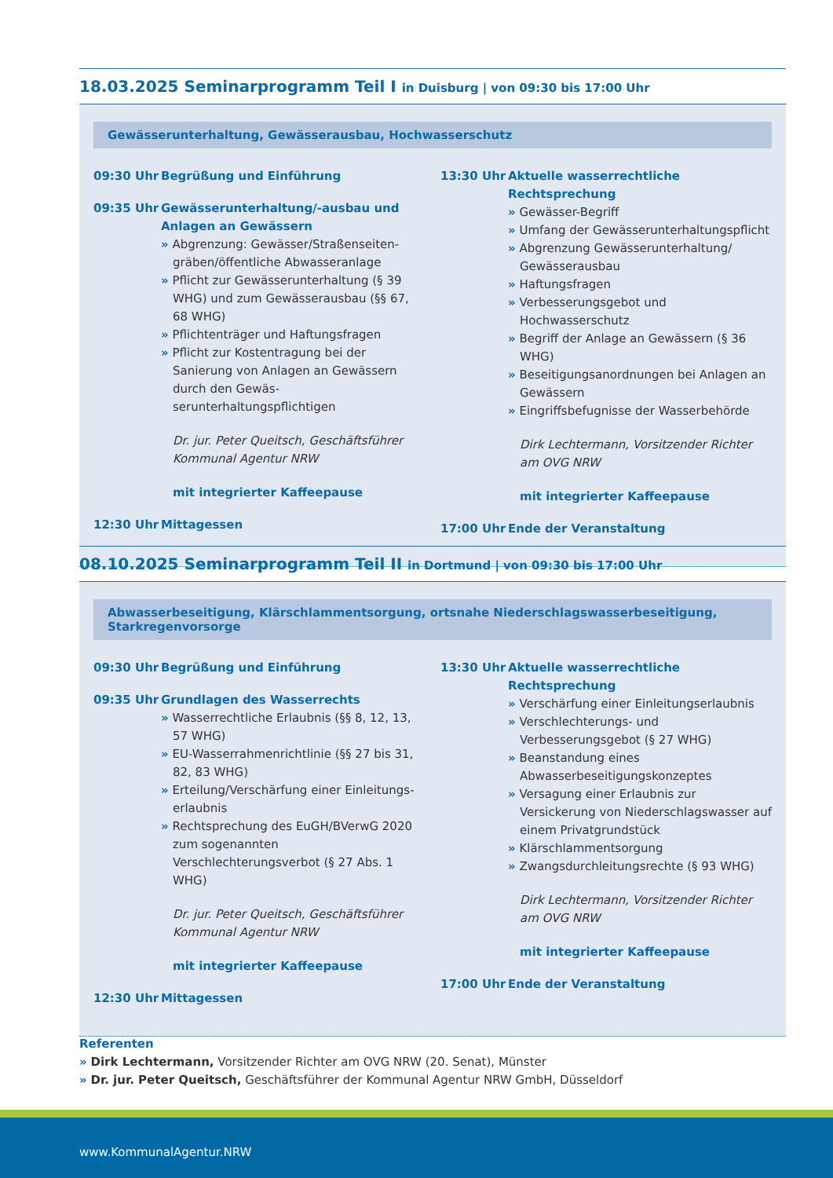18.03.2025 Seminarprogramm Teil I in Duisburg | von 09:30 bis 17:00 Uhr
Gewässerunterhaltung, Gewässerausbau, Hochwasserschutz
09:30 Uhr Begrüßung und Einführung
09:35 Uhr Gewässerunterhaltung/-ausbau und Anlagen an Gewässern
» Abgrenzung: Gewässer/Straßenseiten­gräben/öffentliche Abwasseranlage
» Pflicht zur Gewässerunterhaltung (§ 39 WHG) und zum Gewässerausbau (§§ 67, 68 WHG)
» Pflichtenträger und Haftungsfragen
» Pflicht zur Kostentragung bei der Sanierung von Anlagen an Gewässern durch den Gewäs­serunterhaltungspflichtigen
Dr. jur. Peter Queitsch, Geschäftsführer
Kommunal Agentur NRW
mit integrierter Kaffeepause
12:30 Uhr Mittagessen
13:30 Uhr Aktuelle wasserrechtliche Rechtsprechung
» Gewässer-Begriff
» Umfang der Gewässerunterhaltungspflicht
» Abgrenzung Gewässerunterhaltung/ Gewässerausbau
» Haftungsfragen
» Verbesserungsgebot und Hochwasserschutz
» Begriff der Anlage an Gewässern (§ 36 WHG)
» Beseitigungsanordnungen bei Anlagen an Gewässern
» Eingriffsbefugnisse der Wasserbehörde
Dirk Lechtermann, Vorsitzender Richter
am OVG NRW
mit integrierter Kaffeepause
17:00 Uhr Ende der Veranstaltung
08.10.2025 Seminarprogramm Teil II in Dortmund | von 09:30 bis 17:00 Uhr
Abwasserbeseitigung, Klärschlammentsorgung, ortsnahe Niederschlagswasserbeseitigung, Starkregenvorsorge
09:30 Uhr Begrüßung und Einführung
09:35 Uhr Grundlagen des Wasserrechts
» Wasserrechtliche Erlaubnis (§§ 8, 12, 13, 57 WHG)
» EU-Wasserrahmenrichtlinie (§§ 27 bis 31, 82, 83 WHG)
» Erteilung/Verschärfung einer Einleitungs­erlaubnis
» Rechtsprechung des EuGH/BVerwG 2020 zum sogenannten Verschlechterungsverbot (§ 27 Abs. 1 WHG)
Dr. jur. Peter Queitsch, Geschäftsführer
Kommunal Agentur NRW
mit integrierter Kaffeepause
12:30 Uhr Mittagessen
13:30 Uhr Aktuelle wasserrechtliche Rechtsprechung
» Verschärfung einer Einleitungserlaubnis
» Verschlechterungs- und Verbesserungsgebot (§ 27 WHG)
» Beanstandung eines Abwasserbeseitigungs­konzeptes
» Versagung einer Erlaubnis zur Versickerung von Niederschlagswasser auf einem Privat­grundstück
» Klärschlammentsorgung
» Zwangsdurchleitungsrechte (§ 93 WHG)
Dirk Lechtermann, Vorsitzender Richter
am OVG NRW
mit integrierter Kaffeepause
17:00 Uhr Ende der Veranstaltung
Referenten
» Dirk Lechtermann, Vorsitzender Richter am OVG NRW (20. Senat), Münster
» Dr. jur. Peter Queitsch, Geschäftsführer der Kommunal Agentur NRW GmbH, Düsseldorf
www.KommunalAgentur.NRW